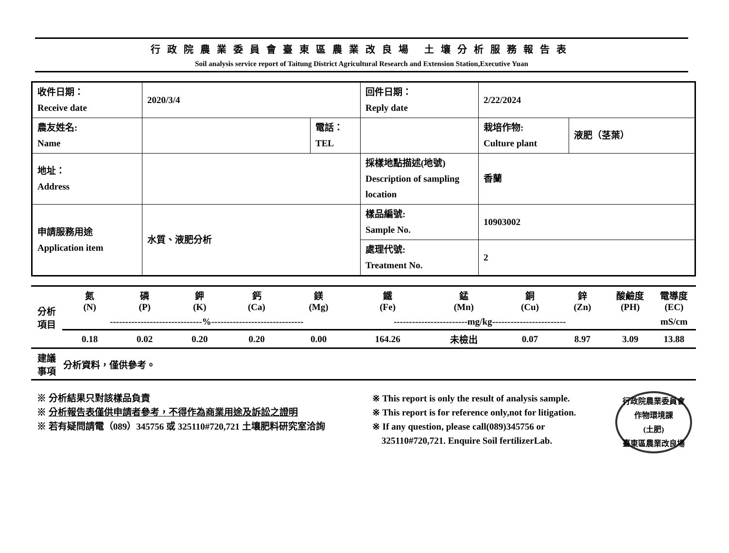行政院農業委員會臺東區農業改良場 土壤分析服務報告表
Soil analysis service report of Taitung District Agricultural Research and Extension Station,Executive Yuan
| 收件日期： Receive date | 2020/3/4 | | 回件日期： Reply date | 2/22/2024 | |
| 農友姓名: Name | | 電話： TEL | | 栽培作物: Culture plant | 液肥（茎葉） |
| 地址： Address | | | 採樣地點描述(地號) Description of sampling location | 香蘭 | |
| 申請服務用途 Application item | 水質、液肥分析 | | 樣品編號: Sample No. | 10903002 | |
| | | | 處理代號: Treatment No. | 2 | |
| 分析 項目 | 氮 (N) | 磷 (P) | 鉀 (K) | 鈣 (Ca) | 鎂 (Mg) | 鐵 (Fe) | 錳 (Mn) | 銅 (Cu) | 鋅 (Zn) | 酸鹼度 (PH) | 電導度 (EC) |
| | ------------------------------%------------------------------ | | | | | ------------------------mg/kg------------------------ | | | | | mS/cm |
| | 0.18 | 0.02 | 0.20 | 0.20 | 0.00 | 164.26 | 未檢出 | 0.07 | 8.97 | 3.09 | 13.88 |
| 建議 事項 | 分析資料，僅供參考。 | | | | | | | | | | |
※ 分析結果只對該樣品負責
※ 分析報告表僅供申請者參考，不得作為商業用途及訴訟之證明
※ 若有疑問請電（089）345756 或 325110#720,721 土壤肥料研究室洽詢
※ This report is only the result of analysis sample.
※ This report is for reference only,not for litigation.
※ If any question, please call(089)345756 or
325110#720,721. Enquire Soil fertilizerLab.
行政院農業委員會
作物環境課
(土肥)
臺東區農業改良場